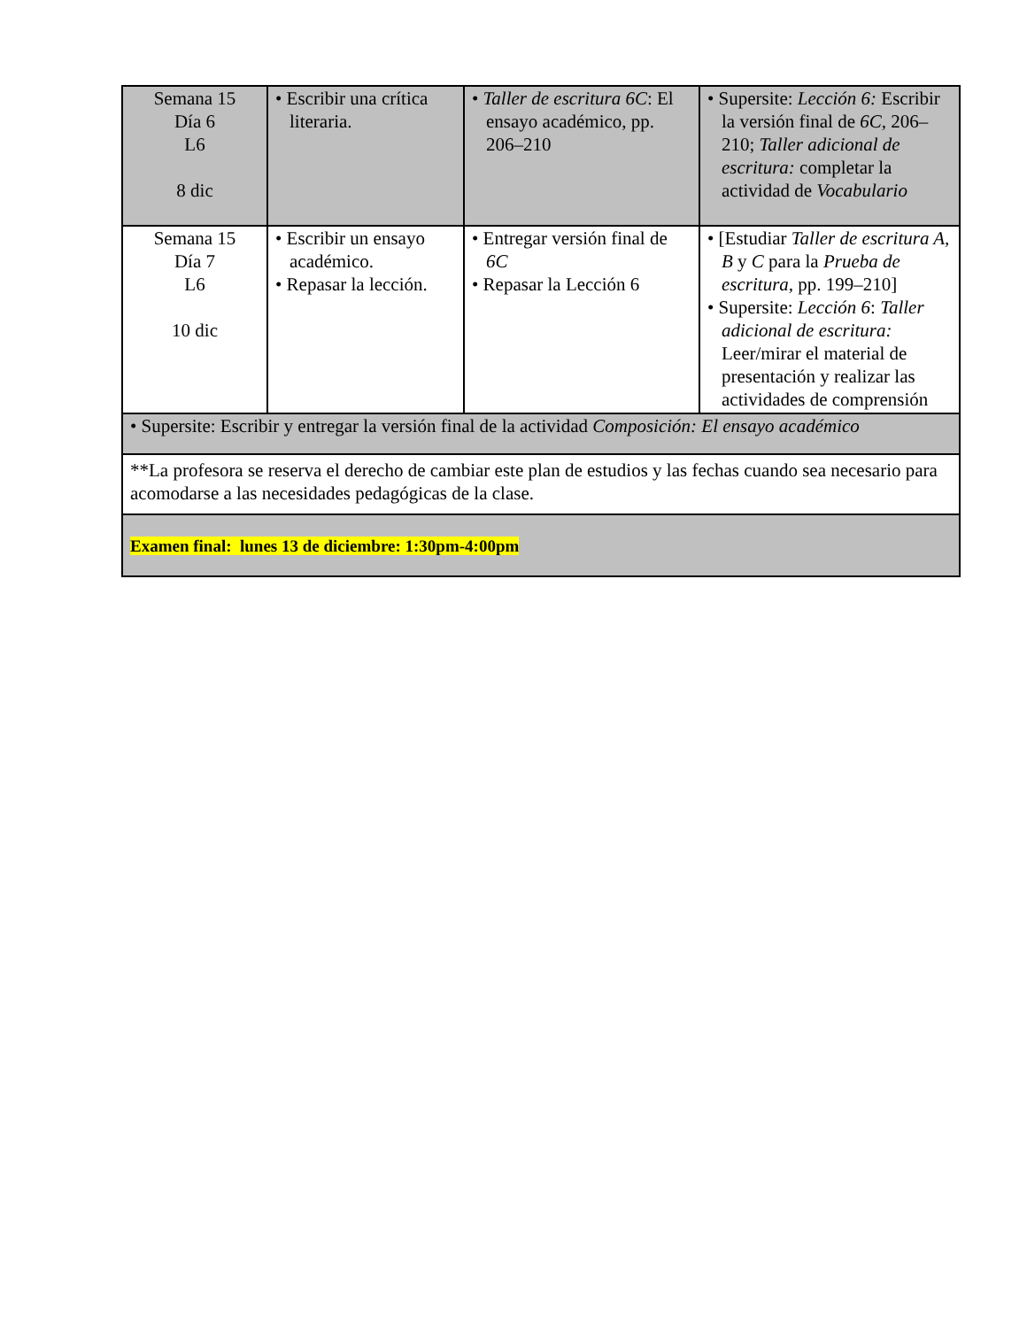| Semana 15 Día 6 L6 8 dic | • Escribir una crítica literaria. | • Taller de escritura 6C : El ensayo académico, pp. 206–210 | • Supersite: Lección 6: Escribir la versión final de 6C , 206–210; Taller adicional de escritura: completar la actividad de Vocabulario |
| Semana 15 Día 7 L6 10 dic | • Escribir un ensayo académico. • Repasar la lección. | • Entregar versión final de 6C • Repasar la Lección 6 | • [Estudiar Taller de escritura A, B y C para la Prueba de escritura, pp. 199–210] • Supersite: Lección 6 : Taller adicional de escritura: Leer/mirar el material de presentación y realizar las actividades de comprensión |
| • Supersite: Escribir y entregar la versión final de la actividad Composición: El ensayo académico | | | |
| **La profesora se reserva el derecho de cambiar este plan de estudios y las fechas cuando sea necesario para acomodarse a las necesidades pedagógicas de la clase. | | | |
| Examen final: lunes 13 de diciembre: 1:30pm-4:00pm | | | |